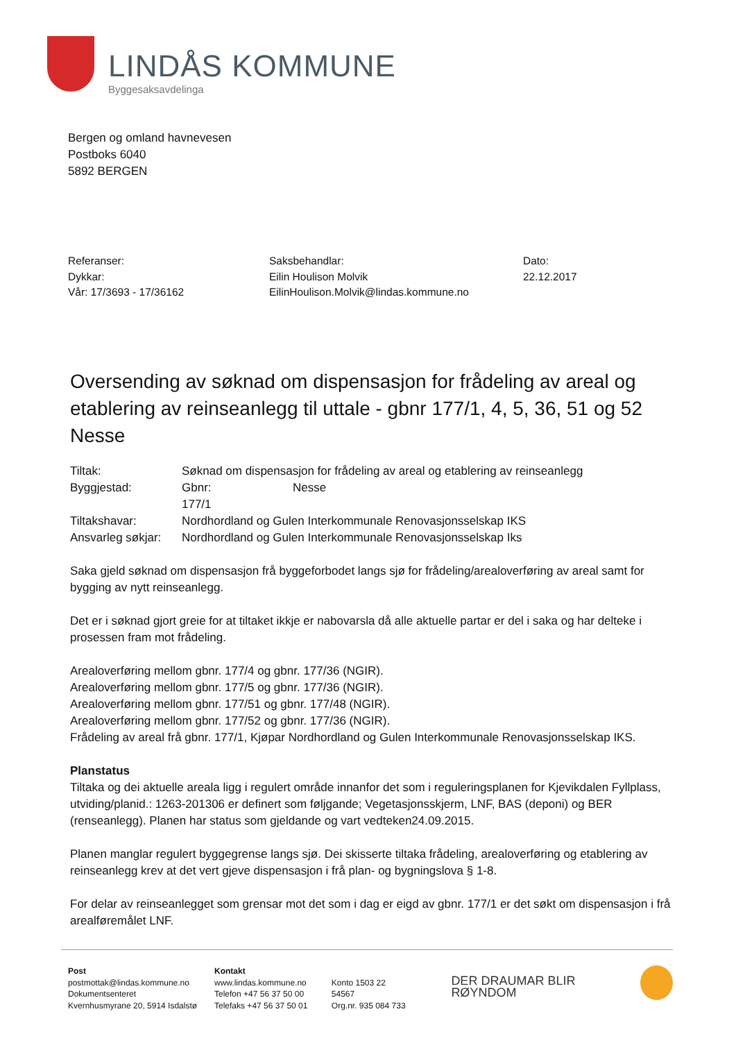LINDÅS KOMMUNE
Byggesaksavdelinga
Bergen og omland havnevesen
Postboks 6040
5892 BERGEN
Referanser:
Dykkar:
Vår: 17/3693 - 17/36162
Saksbehandlar:
Eilin Houlison Molvik
EilinHoulison.Molvik@lindas.kommune.no
Dato:
22.12.2017
Oversending av søknad om dispensasjon for frådeling av areal og etablering av reinseanlegg til uttale - gbnr 177/1, 4, 5, 36, 51 og 52 Nesse
| Tiltak: | Søknad om dispensasjon for frådeling av areal og etablering av reinseanlegg | |
| Byggjestad: | Gbnr: 177/1 | Nesse |
| Tiltakshavar: | Nordhordland og Gulen Interkommunale Renovasjonsselskap IKS | |
| Ansvarleg søkjar: | Nordhordland og Gulen Interkommunale Renovasjonsselskap Iks | |
Saka gjeld søknad om dispensasjon frå byggeforbodet langs sjø for frådeling/arealoverføring av areal samt for bygging av nytt reinseanlegg.
Det er i søknad gjort greie for at tiltaket ikkje er nabovarsla då alle aktuelle partar er del i saka og har delteke i prosessen fram mot frådeling.
Arealoverføring mellom gbnr. 177/4 og gbnr. 177/36 (NGIR).
Arealoverføring mellom gbnr. 177/5 og gbnr. 177/36 (NGIR).
Arealoverføring mellom gbnr. 177/51 og gbnr. 177/48 (NGIR).
Arealoverføring mellom gbnr. 177/52 og gbnr. 177/36 (NGIR).
Frådeling av areal frå gbnr. 177/1, Kjøpar Nordhordland og Gulen Interkommunale Renovasjonsselskap IKS.
Planstatus
Tiltaka og dei aktuelle areala ligg i regulert område innanfor det som i reguleringsplanen for Kjevikdalen Fyllplass, utviding/planid.: 1263-201306 er definert som føljgande; Vegetasjonsskjerm, LNF, BAS (deponi) og BER (renseanlegg). Planen har status som gjeldande og vart vedteken24.09.2015.
Planen manglar regulert byggegrense langs sjø. Dei skisserte tiltaka frådeling, arealoverføring og etablering av reinseanlegg krev at det vert gjeve dispensasjon i frå plan- og bygningslova § 1-8.
For delar av reinseanlegget som grensar mot det som i dag er eigd av gbnr. 177/1 er det søkt om dispensasjon i frå arealføremålet LNF.
Post
postmottak@lindas.kommune.no
Dokumentsenteret
Kvernhusmyrane 20, 5914 Isdalstø
Kontakt
www.lindas.kommune.no
Telefon +47 56 37 50 00
Telefaks +47 56 37 50 01
Konto 1503 22 54567
Org.nr. 935 084 733
DER DRAUMAR BLIR RØYNDOM